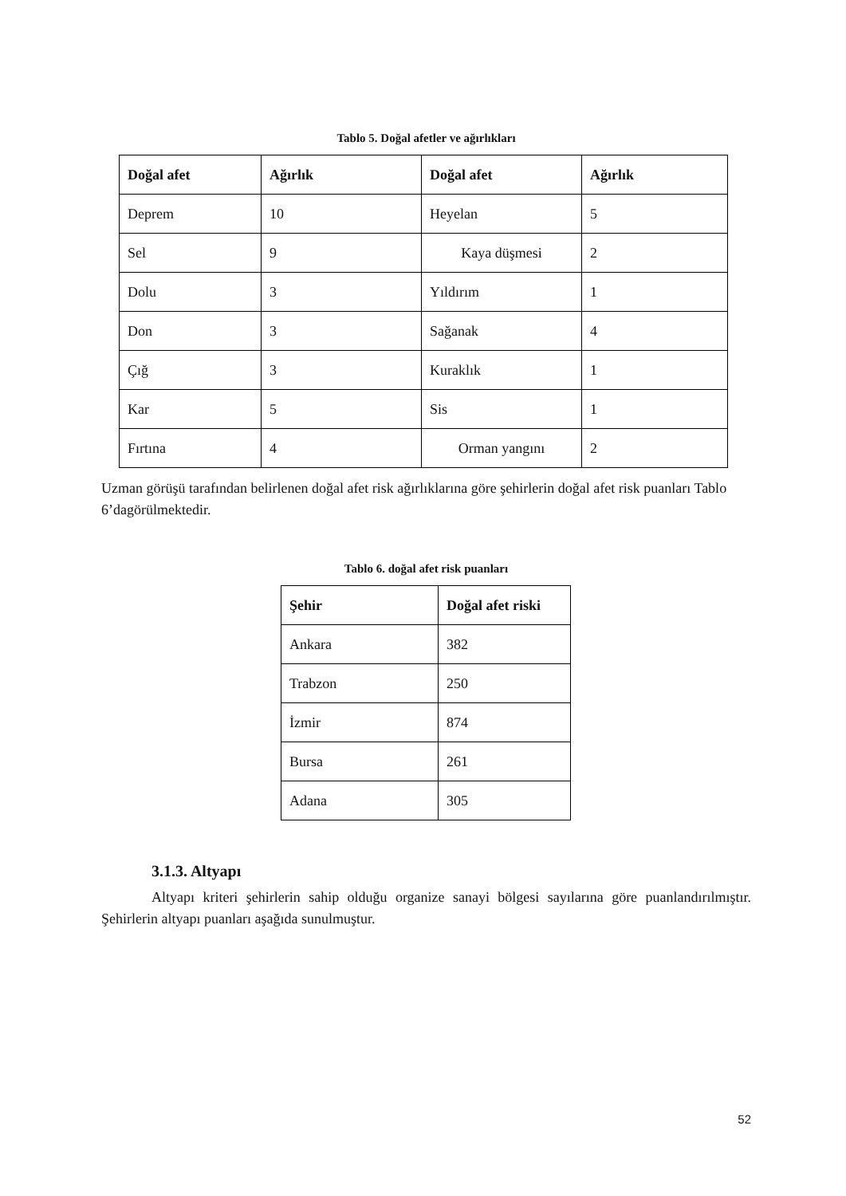Tablo 5. Doğal afetler ve ağırlıkları
| Doğal afet | Ağırlık | Doğal afet | Ağırlık |
| --- | --- | --- | --- |
| Deprem | 10 | Heyelan | 5 |
| Sel | 9 | Kaya düşmesi | 2 |
| Dolu | 3 | Yıldırım | 1 |
| Don | 3 | Sağanak | 4 |
| Çığ | 3 | Kuraklık | 1 |
| Kar | 5 | Sis | 1 |
| Fırtına | 4 | Orman yangını | 2 |
Uzman görüşü tarafından belirlenen doğal afet risk ağırlıklarına göre şehirlerin doğal afet risk puanları Tablo 6’dagörülmektedir.
Tablo 6. doğal afet risk puanları
| Şehir | Doğal afet riski |
| --- | --- |
| Ankara | 382 |
| Trabzon | 250 |
| İzmir | 874 |
| Bursa | 261 |
| Adana | 305 |
3.1.3. Altyapı
Altyapı kriteri şehirlerin sahip olduğu organize sanayi bölgesi sayılarına göre puanlandırılmıştır. Şehirlerin altyapı puanları aşağıda sunulmuştur.
52